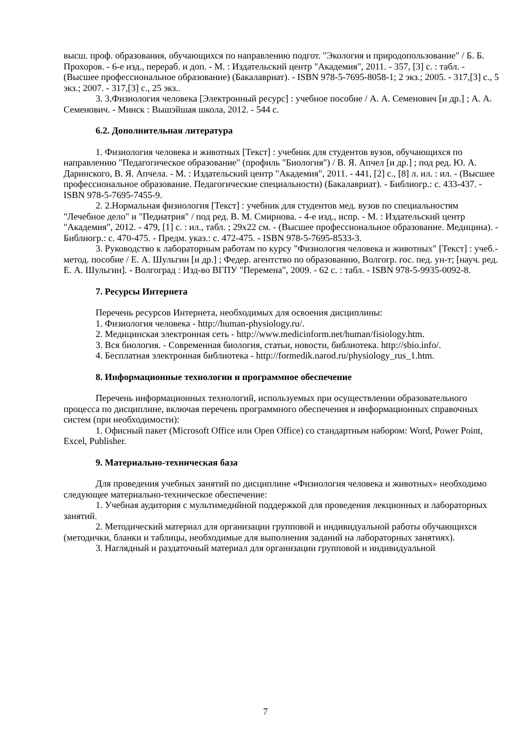высш. проф. образования, обучающихся по направлению подгот. "Экология и природопользование" / Б. Б. Прохоров. - 6-е изд., перераб. и доп. - М. : Издательский центр "Академия", 2011. - 357, [3] с. : табл. - (Высшее профессиональное образование) (Бакалавриат). - ISBN 978-5-7695-8058-1; 2 экз.; 2005. - 317,[3] с., 5 экз.; 2007. - 317,[3] с., 25 экз..
3. 3.Физиология человека [Электронный ресурс] : учебное пособие / А. А. Семенович [и др.] ; А. А. Семенович. - Минск : Вышэйшая школа, 2012. - 544 с.
6.2. Дополнительная литература
1. Физиология человека и животных [Текст] : учебник для студентов вузов, обучающихся по направлению "Педагогическое образование" (профиль "Биология") / В. Я. Апчел [и др.] ; под ред. Ю. А. Даринского, В. Я. Апчела. - М. : Издательский центр "Академия", 2011. - 441, [2] с., [8] л. ил. : ил. - (Высшее профессиональное образование. Педагогические специальности) (Бакалавриат). - Библиогр.: с. 433-437. - ISBN 978-5-7695-7455-9.
2. 2.Нормальная физиология [Текст] : учебник для студентов мед. вузов по специальностям "Лечебное дело" и "Педиатрия" / под ред. В. М. Смирнова. - 4-е изд., испр. - М. : Издательский центр "Академия", 2012. - 479, [1] с. : ил., табл. ; 29х22 см. - (Высшее профессиональное образование. Медицина). - Библиогр.: с. 470-475. - Предм. указ.: с. 472-475. - ISBN 978-5-7695-8533-3.
3. Руководство к лабораторным работам по курсу "Физиология человека и животных" [Текст] : учеб.-метод. пособие / Е. А. Шульгин [и др.] ; Федер. агентство по образованию, Волгогр. гос. пед. ун-т; [науч. ред. Е. А. Шульгин]. - Волгоград : Изд-во ВГПУ "Перемена", 2009. - 62 с. : табл. - ISBN 978-5-9935-0092-8.
7. Ресурсы Интернета
Перечень ресурсов Интернета, необходимых для освоения дисциплины:
1. Физиология человека - http://human-physiology.ru/.
2. Медицинская электронная сеть - http://www.medicinform.net/human/fisiology.htm.
3. Вся биология. - Современная биология, статьи, новости, библиотека. http://sbio.info/.
4. Бесплатная электронная библиотека - http://formedik.narod.ru/physiology_rus_1.htm.
8. Информационные технологии и программное обеспечение
Перечень информационных технологий, используемых при осуществлении образовательного процесса по дисциплине, включая перечень программного обеспечения и информационных справочных систем (при необходимости):
1. Офисный пакет (Microsoft Office или Open Office) со стандартным набором: Word, Power Point, Excel, Publisher.
9. Материально-техническая база
Для проведения учебных занятий по дисциплине «Физиология человека и животных» необходимо следующее материально-техническое обеспечение:
1. Учебная аудитория с мультимедийной поддержкой для проведения лекционных и лабораторных занятий.
2. Методический материал для организации групповой и индивидуальной работы обучающихся (методички, бланки и таблицы, необходимые для выполнения заданий на лабораторных занятиях).
3. Наглядный и раздаточный материал для организации групповой и индивидуальной
7